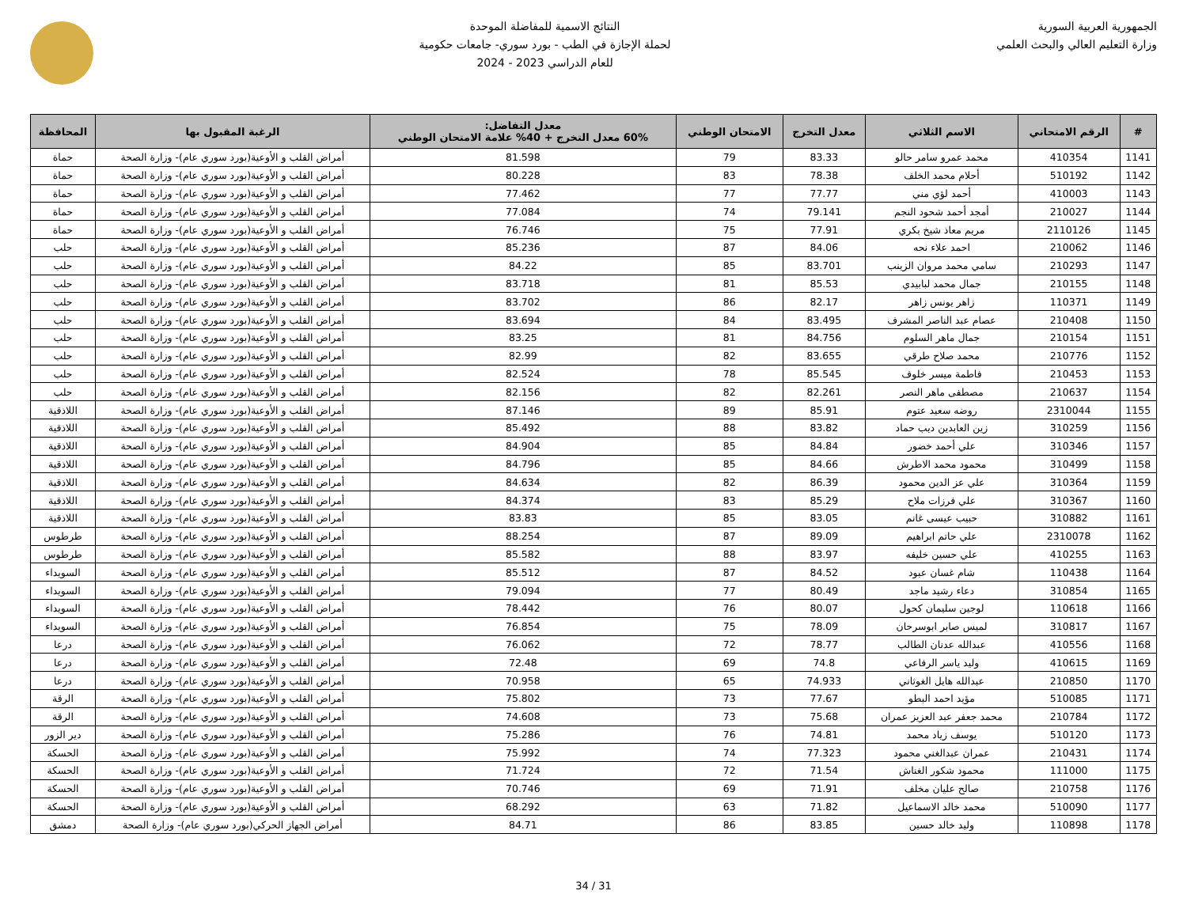الجمهورية العربية السورية
وزارة التعليم العالي والبحث العلمي
النتائج الاسمية للمفاضلة الموحدة
لحملة الإجازة في الطب - بورد سوري- جامعات حكومية
للعام الدراسي 2023 - 2024
| # | الرقم الامتحاني | الاسم الثلاثي | معدل التخرج | الامتحان الوطني | معدل التفاضل: 60% معدل التخرج + 40% علامة الامتحان الوطني | الرغبة المقبول بها | المحافظة |
| --- | --- | --- | --- | --- | --- | --- | --- |
| 1141 | 410354 | محمد عمرو سامر حالو | 83.33 | 79 | 81.598 | أمراض القلب و الأوعية(بورد سوري عام)- وزارة الصحة | حماة |
| 1142 | 510192 | أحلام محمد الخلف | 78.38 | 83 | 80.228 | أمراض القلب و الأوعية(بورد سوري عام)- وزارة الصحة | حماة |
| 1143 | 410003 | أحمد لؤي مني | 77.77 | 77 | 77.462 | أمراض القلب و الأوعية(بورد سوري عام)- وزارة الصحة | حماة |
| 1144 | 210027 | أمجد أحمد شحود النجم | 79.141 | 74 | 77.084 | أمراض القلب و الأوعية(بورد سوري عام)- وزارة الصحة | حماة |
| 1145 | 2110126 | مريم معاذ شيخ بكري | 77.91 | 75 | 76.746 | أمراض القلب و الأوعية(بورد سوري عام)- وزارة الصحة | حماة |
| 1146 | 210062 | احمد علاء نحه | 84.06 | 87 | 85.236 | أمراض القلب و الأوعية(بورد سوري عام)- وزارة الصحة | حلب |
| 1147 | 210293 | سامي محمد مروان الزينب | 83.701 | 85 | 84.22 | أمراض القلب و الأوعية(بورد سوري عام)- وزارة الصحة | حلب |
| 1148 | 210155 | جمال محمد لبابيدي | 85.53 | 81 | 83.718 | أمراض القلب و الأوعية(بورد سوري عام)- وزارة الصحة | حلب |
| 1149 | 110371 | زاهر يونس زاهر | 82.17 | 86 | 83.702 | أمراض القلب و الأوعية(بورد سوري عام)- وزارة الصحة | حلب |
| 1150 | 210408 | عصام عبد الناصر المشرف | 83.495 | 84 | 83.694 | أمراض القلب و الأوعية(بورد سوري عام)- وزارة الصحة | حلب |
| 1151 | 210154 | جمال ماهر السلوم | 84.756 | 81 | 83.25 | أمراض القلب و الأوعية(بورد سوري عام)- وزارة الصحة | حلب |
| 1152 | 210776 | محمد صلاح طرقي | 83.655 | 82 | 82.99 | أمراض القلب و الأوعية(بورد سوري عام)- وزارة الصحة | حلب |
| 1153 | 210453 | فاطمة ميسر خلوف | 85.545 | 78 | 82.524 | أمراض القلب و الأوعية(بورد سوري عام)- وزارة الصحة | حلب |
| 1154 | 210637 | مصطفى ماهر النصر | 82.261 | 82 | 82.156 | أمراض القلب و الأوعية(بورد سوري عام)- وزارة الصحة | حلب |
| 1155 | 2310044 | روضه سعيد عتوم | 85.91 | 89 | 87.146 | أمراض القلب و الأوعية(بورد سوري عام)- وزارة الصحة | اللاذقية |
| 1156 | 310259 | زين العابدين ديب حماد | 83.82 | 88 | 85.492 | أمراض القلب و الأوعية(بورد سوري عام)- وزارة الصحة | اللاذقية |
| 1157 | 310346 | علي أحمد خضور | 84.84 | 85 | 84.904 | أمراض القلب و الأوعية(بورد سوري عام)- وزارة الصحة | اللاذقية |
| 1158 | 310499 | محمود محمد الاطرش | 84.66 | 85 | 84.796 | أمراض القلب و الأوعية(بورد سوري عام)- وزارة الصحة | اللاذقية |
| 1159 | 310364 | علي عز الدين محمود | 86.39 | 82 | 84.634 | أمراض القلب و الأوعية(بورد سوري عام)- وزارة الصحة | اللاذقية |
| 1160 | 310367 | علي فرزات ملاح | 85.29 | 83 | 84.374 | أمراض القلب و الأوعية(بورد سوري عام)- وزارة الصحة | اللاذقية |
| 1161 | 310882 | حبيب عيسى غانم | 83.05 | 85 | 83.83 | أمراض القلب و الأوعية(بورد سوري عام)- وزارة الصحة | اللاذقية |
| 1162 | 2310078 | علي حاتم ابراهيم | 89.09 | 87 | 88.254 | أمراض القلب و الأوعية(بورد سوري عام)- وزارة الصحة | طرطوس |
| 1163 | 410255 | علي حسين خليفه | 83.97 | 88 | 85.582 | أمراض القلب و الأوعية(بورد سوري عام)- وزارة الصحة | طرطوس |
| 1164 | 110438 | شام غسان عبود | 84.52 | 87 | 85.512 | أمراض القلب و الأوعية(بورد سوري عام)- وزارة الصحة | السويداء |
| 1165 | 310854 | دعاء رشيد ماجد | 80.49 | 77 | 79.094 | أمراض القلب و الأوعية(بورد سوري عام)- وزارة الصحة | السويداء |
| 1166 | 110618 | لوجين سليمان كحول | 80.07 | 76 | 78.442 | أمراض القلب و الأوعية(بورد سوري عام)- وزارة الصحة | السويداء |
| 1167 | 310817 | لميس صابر ابوسرحان | 78.09 | 75 | 76.854 | أمراض القلب و الأوعية(بورد سوري عام)- وزارة الصحة | السويداء |
| 1168 | 410556 | عبدالله عدنان الطالب | 78.77 | 72 | 76.062 | أمراض القلب و الأوعية(بورد سوري عام)- وزارة الصحة | درعا |
| 1169 | 410615 | وليد ياسر الرفاعي | 74.8 | 69 | 72.48 | أمراض القلب و الأوعية(بورد سوري عام)- وزارة الصحة | درعا |
| 1170 | 210850 | عبدالله هايل الغوثاني | 74.933 | 65 | 70.958 | أمراض القلب و الأوعية(بورد سوري عام)- وزارة الصحة | درعا |
| 1171 | 510085 | مؤيد احمد البطو | 77.67 | 73 | 75.802 | أمراض القلب و الأوعية(بورد سوري عام)- وزارة الصحة | الرقة |
| 1172 | 210784 | محمد جعفر عبد العزيز عمران | 75.68 | 73 | 74.608 | أمراض القلب و الأوعية(بورد سوري عام)- وزارة الصحة | الرقة |
| 1173 | 510120 | يوسف زياد محمد | 74.81 | 76 | 75.286 | أمراض القلب و الأوعية(بورد سوري عام)- وزارة الصحة | دير الزور |
| 1174 | 210431 | عمران عبدالغني محمود | 77.323 | 74 | 75.992 | أمراض القلب و الأوعية(بورد سوري عام)- وزارة الصحة | الحسكة |
| 1175 | 111000 | محمود شكور الغناش | 71.54 | 72 | 71.724 | أمراض القلب و الأوعية(بورد سوري عام)- وزارة الصحة | الحسكة |
| 1176 | 210758 | صالح عليان مخلف | 71.91 | 69 | 70.746 | أمراض القلب و الأوعية(بورد سوري عام)- وزارة الصحة | الحسكة |
| 1177 | 510090 | محمد خالد الاسماعيل | 71.82 | 63 | 68.292 | أمراض القلب و الأوعية(بورد سوري عام)- وزارة الصحة | الحسكة |
| 1178 | 110898 | وليد خالد حسين | 83.85 | 86 | 84.71 | أمراض الجهاز الحركي(بورد سوري عام)- وزارة الصحة | دمشق |
31 / 34